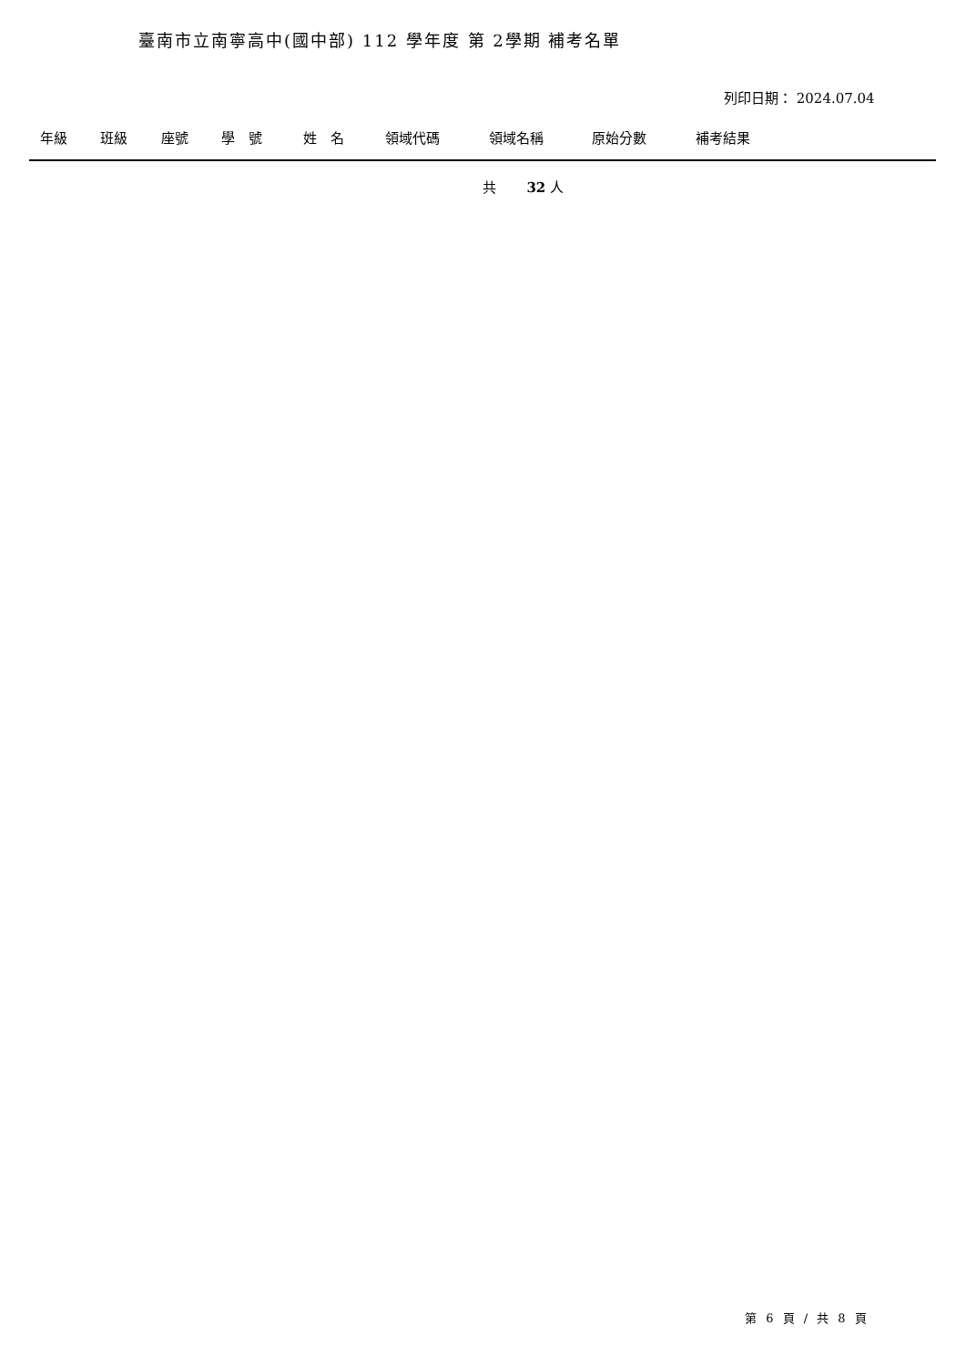臺南市立南寧高中(國中部) 112 學年度 第 2學期 補考名單
列印日期： 2024.07.04
| 年級 | 班級 | 座號 | 學 號 | 姓 名 | 領域代碼 | 領域名稱 | 原始分數 | 補考結果 | |
| --- | --- | --- | --- | --- | --- | --- | --- | --- | --- |
共 32 人
第 6 頁 / 共 8 頁